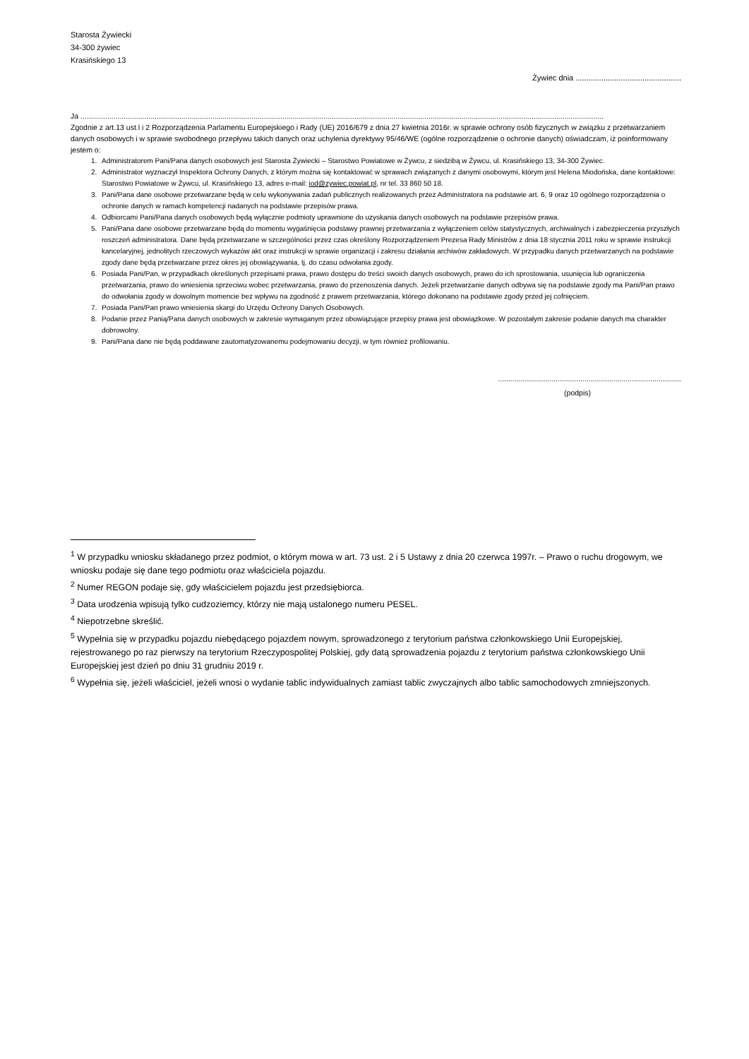Starosta Żywiecki
34-300 żywiec
Krasińskiego 13
Żywiec dnia .................................................
Ja ..............................................................................................................................................................................................................................................................
Zgodnie z art.13 ust.l i 2 Rozporządzenia Parlamentu Europejskiego i Rady (UE) 2016/679 z dnia 27 kwietnia 2016r. w sprawie ochrony osób fizycznych w związku z przetwarzaniem danych osobowych i w sprawie swobodnego przepływu takich danych oraz uchylenia dyrektywy 95/46/WE (ogólne rozporządzenie o ochronie danych) oświadczam, iż poinformowany jestem o:
1. Administratorem Pani/Pana danych osobowych jest Starosta Żywiecki – Starostwo Powiatowe w Żywcu, z siedzibą w Żywcu, ul. Krasińskiego 13, 34-300 Żywiec.
2. Administrator wyznaczył Inspektora Ochrony Danych, z którym można się kontaktować w sprawach związanych z danymi osobowymi, którym jest Helena Miodońska, dane kontaktowe: Starostwo Powiatowe w Żywcu, ul. Krasińskiego 13, adres e-mail: iod@zywiec.powiat.pl, nr tel. 33 860 50 18.
3. Pani/Pana dane osobowe przetwarzane będą w celu wykonywania zadań publicznych realizowanych przez Administratora na podstawie art. 6, 9 oraz 10 ogólnego rozporządzenia o ochronie danych w ramach kompetencji nadanych na podstawie przepisów prawa.
4. Odbiorcami Pani/Pana danych osobowych będą wyłącznie podmioty uprawnione do uzyskania danych osobowych na podstawie przepisów prawa.
5. Pani/Pana dane osobowe przetwarzane będą do momentu wygaśnięcia podstawy prawnej przetwarzania z wyłączeniem celów statystycznych, archiwalnych i zabezpieczenia przyszłych roszczeń administratora. Dane będą przetwarzane w szczególności przez czas określony Rozporządzeniem Prezesa Rady Ministrów z dnia 18 stycznia 2011 roku w sprawie instrukcji kancelaryjnej, jednolitych rzeczowych wykazów akt oraz instrukcji w sprawie organizacji i zakresu działania archiwów zakładowych. W przypadku danych przetwarzanych na podstawie zgody dane będą przetwarzane przez okres jej obowiązywania, tj. do czasu odwołania zgody.
6. Posiada Pani/Pan, w przypadkach określonych przepisami prawa, prawo dostępu do treści swoich danych osobowych, prawo do ich sprostowania, usunięcia lub ograniczenia przetwarzania, prawo do wniesienia sprzeciwu wobec przetwarzania, prawo do przenoszenia danych. Jeżeli przetwarzanie danych odbywa się na podstawie zgody ma Pani/Pan prawo do odwołania zgody w dowolnym momencie bez wpływu na zgodność z prawem przetwarzania, którego dokonano na podstawie zgody przed jej cofnięciem.
7. Posiada Pani/Pan prawo wniesienia skargi do Urzędu Ochrony Danych Osobowych.
8. Podanie przez Panią/Pana danych osobowych w zakresie wymaganym przez obowiązujące przepisy prawa jest obowiązkowe. W pozostałym zakresie podanie danych ma charakter dobrowolny.
9. Pani/Pana dane nie będą poddawane zautomatyzowanemu podejmowaniu decyzji, w tym również profilowaniu.
.........................................................................................
(podpis)
<sup>1</sup> W przypadku wniosku składanego przez podmiot, o którym mowa w art. 73 ust. 2 i 5 Ustawy z dnia 20 czerwca 1997r. – Prawo o ruchu drogowym, we wniosku podaje się dane tego podmiotu oraz właściciela pojazdu.
<sup>2</sup> Numer REGON podaje się, gdy właścicielem pojazdu jest przedsiębiorca.
<sup>3</sup> Data urodzenia wpisują tylko cudzoziemcy, którzy nie mają ustalonego numeru PESEL.
<sup>4</sup> Niepotrzebne skreślić.
<sup>5</sup> Wypełnia się w przypadku pojazdu niebędącego pojazdem nowym, sprowadzonego z terytorium państwa członkowskiego Unii Europejskiej, rejestrowanego po raz pierwszy na terytorium Rzeczypospolitej Polskiej, gdy datą sprowadzenia pojazdu z terytorium państwa członkowskiego Unii Europejskiej jest dzień po dniu 31 grudniu 2019 r.
<sup>6</sup> Wypełnia się, jeżeli właściciel, jeżeli wnosi o wydanie tablic indywidualnych zamiast tablic zwyczajnych albo tablic samochodowych zmniejszonych.